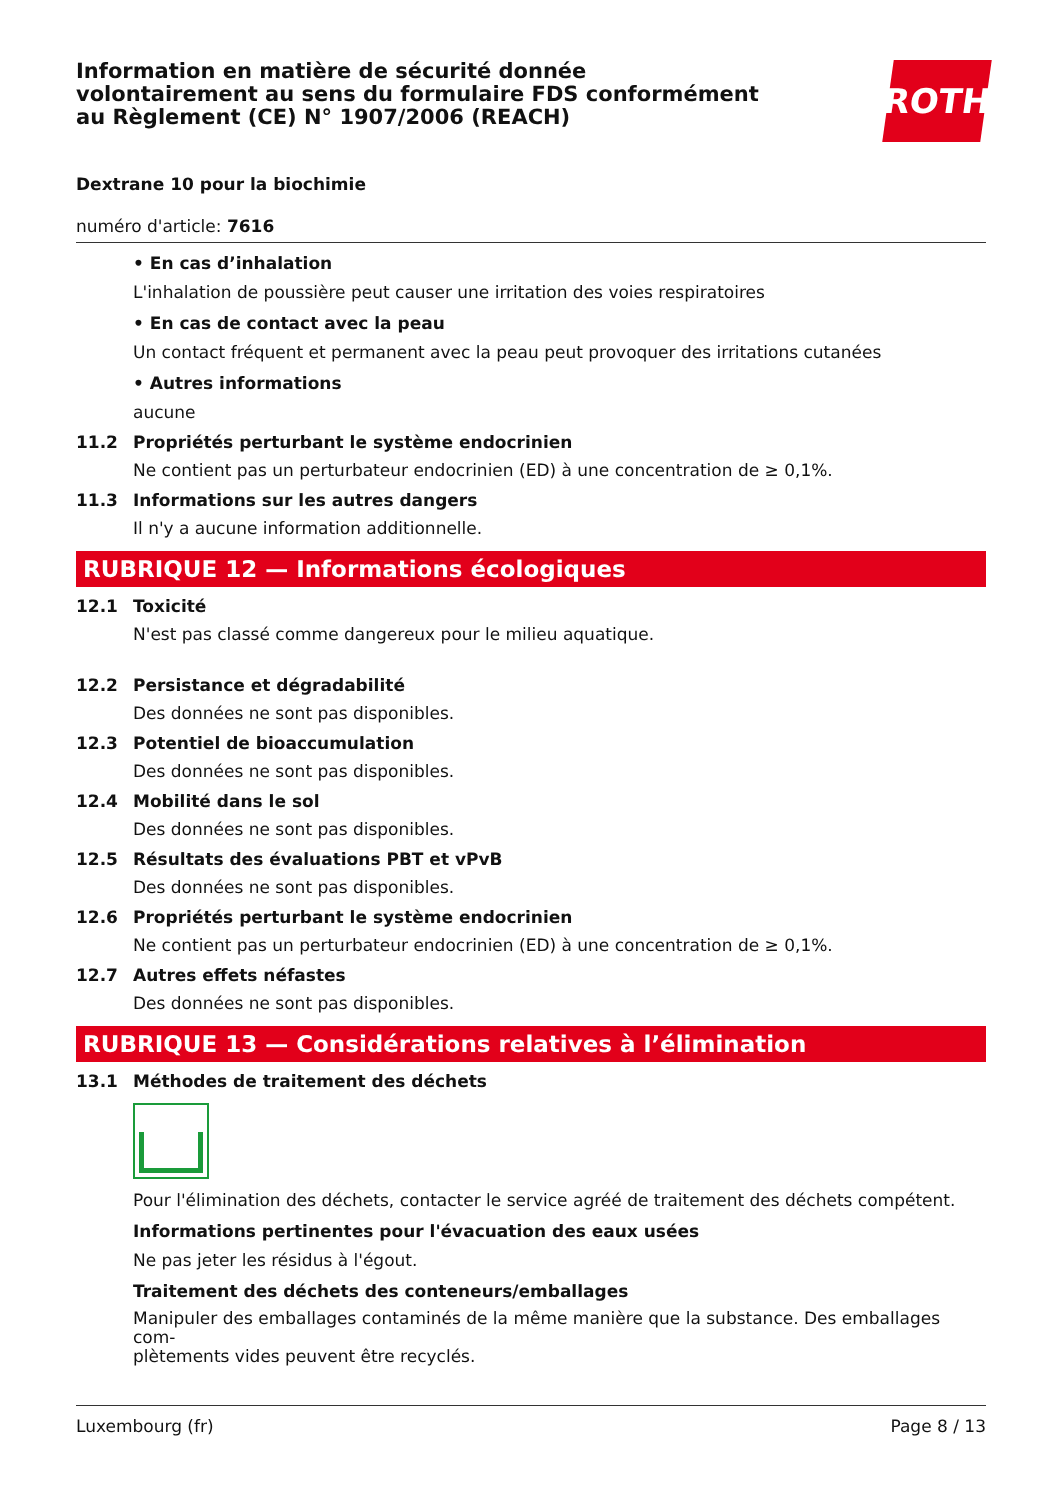Information en matière de sécurité donnée
volontairement au sens du formulaire FDS conformément
au Règlement (CE) N° 1907/2006 (REACH)
ROTH
Dextrane 10 pour la biochimie
numéro d'article: 7616
• En cas d’inhalation
L'inhalation de poussière peut causer une irritation des voies respiratoires
• En cas de contact avec la peau
Un contact fréquent et permanent avec la peau peut provoquer des irritations cutanées
• Autres informations
aucune
11.2 Propriétés perturbant le système endocrinien
Ne contient pas un perturbateur endocrinien (ED) à une concentration de ≥ 0,1%.
11.3 Informations sur les autres dangers
Il n'y a aucune information additionnelle.
RUBRIQUE 12 — Informations écologiques
12.1 Toxicité
N'est pas classé comme dangereux pour le milieu aquatique.
12.2 Persistance et dégradabilité
Des données ne sont pas disponibles.
12.3 Potentiel de bioaccumulation
Des données ne sont pas disponibles.
12.4 Mobilité dans le sol
Des données ne sont pas disponibles.
12.5 Résultats des évaluations PBT et vPvB
Des données ne sont pas disponibles.
12.6 Propriétés perturbant le système endocrinien
Ne contient pas un perturbateur endocrinien (ED) à une concentration de ≥ 0,1%.
12.7 Autres effets néfastes
Des données ne sont pas disponibles.
RUBRIQUE 13 — Considérations relatives à l’élimination
13.1 Méthodes de traitement des déchets
Pour l'élimination des déchets, contacter le service agréé de traitement des déchets compétent.
Informations pertinentes pour l'évacuation des eaux usées
Ne pas jeter les résidus à l'égout.
Traitement des déchets des conteneurs/emballages
Manipuler des emballages contaminés de la même manière que la substance. Des emballages com-
plètements vides peuvent être recyclés.
Luxembourg (fr) Page 8 / 13